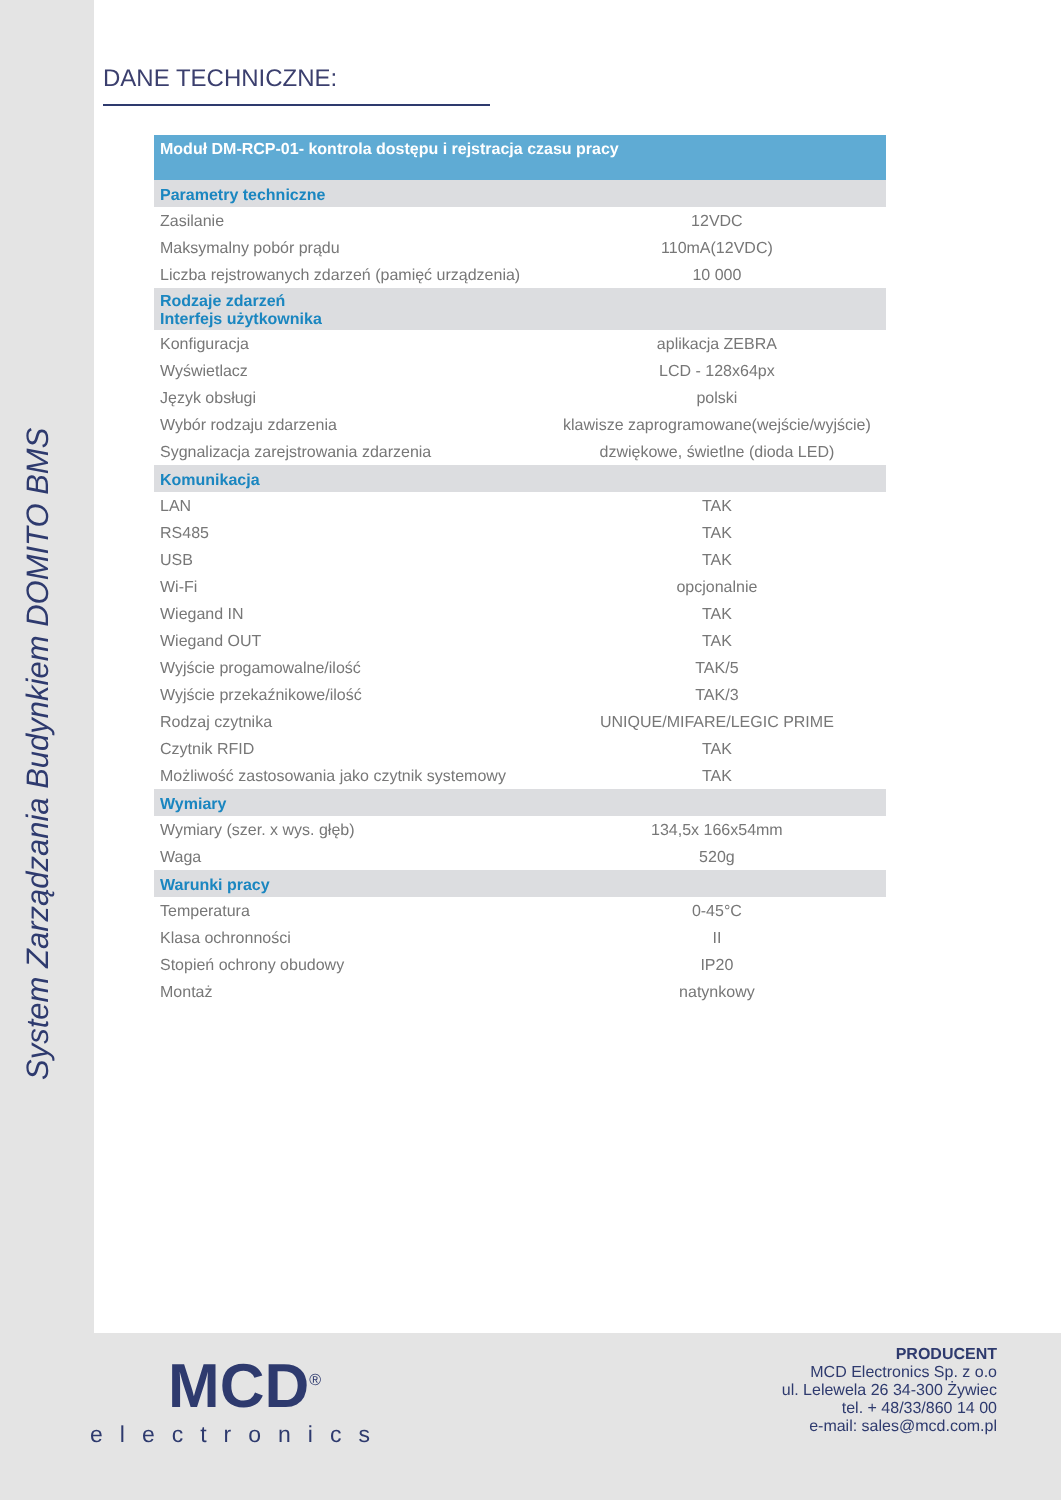System Zarządzania Budynkiem DOMITO BMS
DANE TECHNICZNE:
| Moduł DM-RCP-01- kontrola dostępu i rejstracja czasu pracy | |
| --- | --- |
| Parametry techniczne | |
| Zasilanie | 12VDC |
| Maksymalny pobór prądu | 110mA(12VDC) |
| Liczba rejstrowanych zdarzeń (pamięć urządzenia) | 10 000 |
| Rodzaje zdarzeń Interfejs użytkownika | |
| Konfiguracja | aplikacja ZEBRA |
| Wyświetlacz | LCD - 128x64px |
| Język obsługi | polski |
| Wybór rodzaju zdarzenia | klawisze zaprogramowane(wejście/wyjście) |
| Sygnalizacja zarejstrowania zdarzenia | dzwiękowe, świetlne (dioda LED) |
| Komunikacja | |
| LAN | TAK |
| RS485 | TAK |
| USB | TAK |
| Wi-Fi | opcjonalnie |
| Wiegand IN | TAK |
| Wiegand OUT | TAK |
| Wyjście progamowalne/ilość | TAK/5 |
| Wyjście przekaźnikowe/ilość | TAK/3 |
| Rodzaj czytnika | UNIQUE/MIFARE/LEGIC PRIME |
| Czytnik RFID | TAK |
| Możliwość zastosowania jako czytnik systemowy | TAK |
| Wymiary | |
| Wymiary (szer. x wys. głęb) | 134,5x 166x54mm |
| Waga | 520g |
| Warunki pracy | |
| Temperatura | 0-45°C |
| Klasa ochronności | II |
| Stopień ochrony obudowy | IP20 |
| Montaż | natynkowy |
MCD<sup>®</sup>
electronics
PRODUCENT
MCD Electronics Sp. z o.o
ul. Lelewela 26 34-300 Żywiec
tel. + 48/33/860 14 00
e-mail: sales@mcd.com.pl